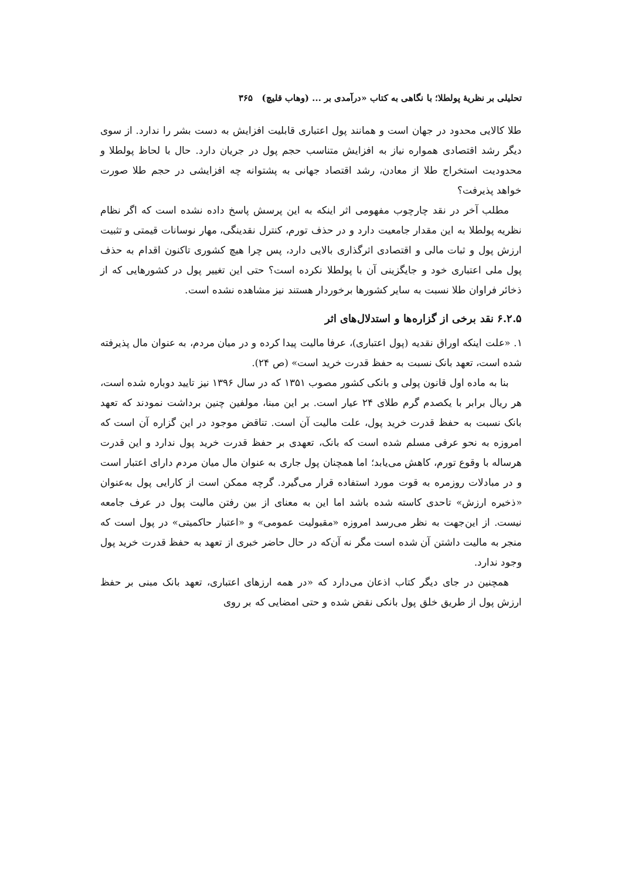تحلیلی بر نظریهٔ پولطلا؛ با نگاهی به کتاب «درآمدی بر ... (وهاب قلیچ) ۳۶۵
طلا کالایی محدود در جهان است و همانند پول اعتباری قابلیت افزایش به دست بشر را ندارد. از سوی دیگر رشد اقتصادی همواره نیاز به افزایش متناسب حجم پول در جریان دارد. حال با لحاظ پولطلا و محدودیت استخراج طلا از معادن، رشد اقتصاد جهانی به پشتوانه چه افزایشی در حجم طلا صورت خواهد پذیرفت؟
مطلب آخر در نقد چارچوب مفهومی اثر اینکه به این پرسش پاسخ داده نشده است که اگر نظام نظریه پولطلا به این مقدار جامعیت دارد و در حذف تورم، کنترل نقدینگی، مهار نوسانات قیمتی و تثبیت ارزش پول و ثبات مالی و اقتصادی اثرگذاری بالایی دارد، پس چرا هیچ کشوری تاکنون اقدام به حذف پول ملی اعتباری خود و جایگزینی آن با پولطلا نکرده است؟ حتی این تغییر پول در کشورهایی که از ذخائر فراوان طلا نسبت به سایر کشورها برخوردار هستند نیز مشاهده نشده است.
۶.۲.۵ نقد برخی از گزاره‌ها و استدلال‌های اثر
۱. «علت اینکه اوراق نقدیه (پول اعتباری)، عرفا مالیت پیدا کرده و در میان مردم، به عنوان مال پذیرفته شده است، تعهد بانک نسبت به حفظ قدرت خرید است» (ص ۲۴).
بنا به ماده اول قانون پولی و بانکی کشور مصوب ۱۳۵۱ که در سال ۱۳۹۶ نیز تایید دوباره شده است، هر ریال برابر با یکصدم گرم طلای ۲۴ عیار است. بر این مبنا، مولفین چنین برداشت نمودند که تعهد بانک نسبت به حفظ قدرت خرید پول، علت مالیت آن است. تناقض موجود در این گزاره آن است که امروزه به نحو عرفی مسلم شده است که بانک، تعهدی بر حفظ قدرت خرید پول ندارد و این قدرت هرساله با وقوع تورم، کاهش می‌یابد؛ اما همچنان پول جاری به عنوان مال میان مردم دارای اعتبار است و در مبادلات روزمره به قوت مورد استفاده قرار می‌گیرد. گرچه ممکن است از کارایی پول به‌عنوان «ذخیره ارزش» تاحدی کاسته شده باشد اما این به معنای از بین رفتن مالیت پول در عرف جامعه نیست. از این‌جهت به نظر می‌رسد امروزه «مقبولیت عمومی» و «اعتبار حاکمیتی» در پول است که منجر به مالیت داشتن آن شده است مگر نه آن‌که در حال حاضر خبری از تعهد به حفظ قدرت خرید پول وجود ندارد.
همچنین در جای دیگر کتاب اذعان می‌دارد که «در همه ارزهای اعتباری، تعهد بانک مبنی بر حفظ ارزش پول از طریق خلق پول بانکی نقض شده و حتی امضایی که بر روی